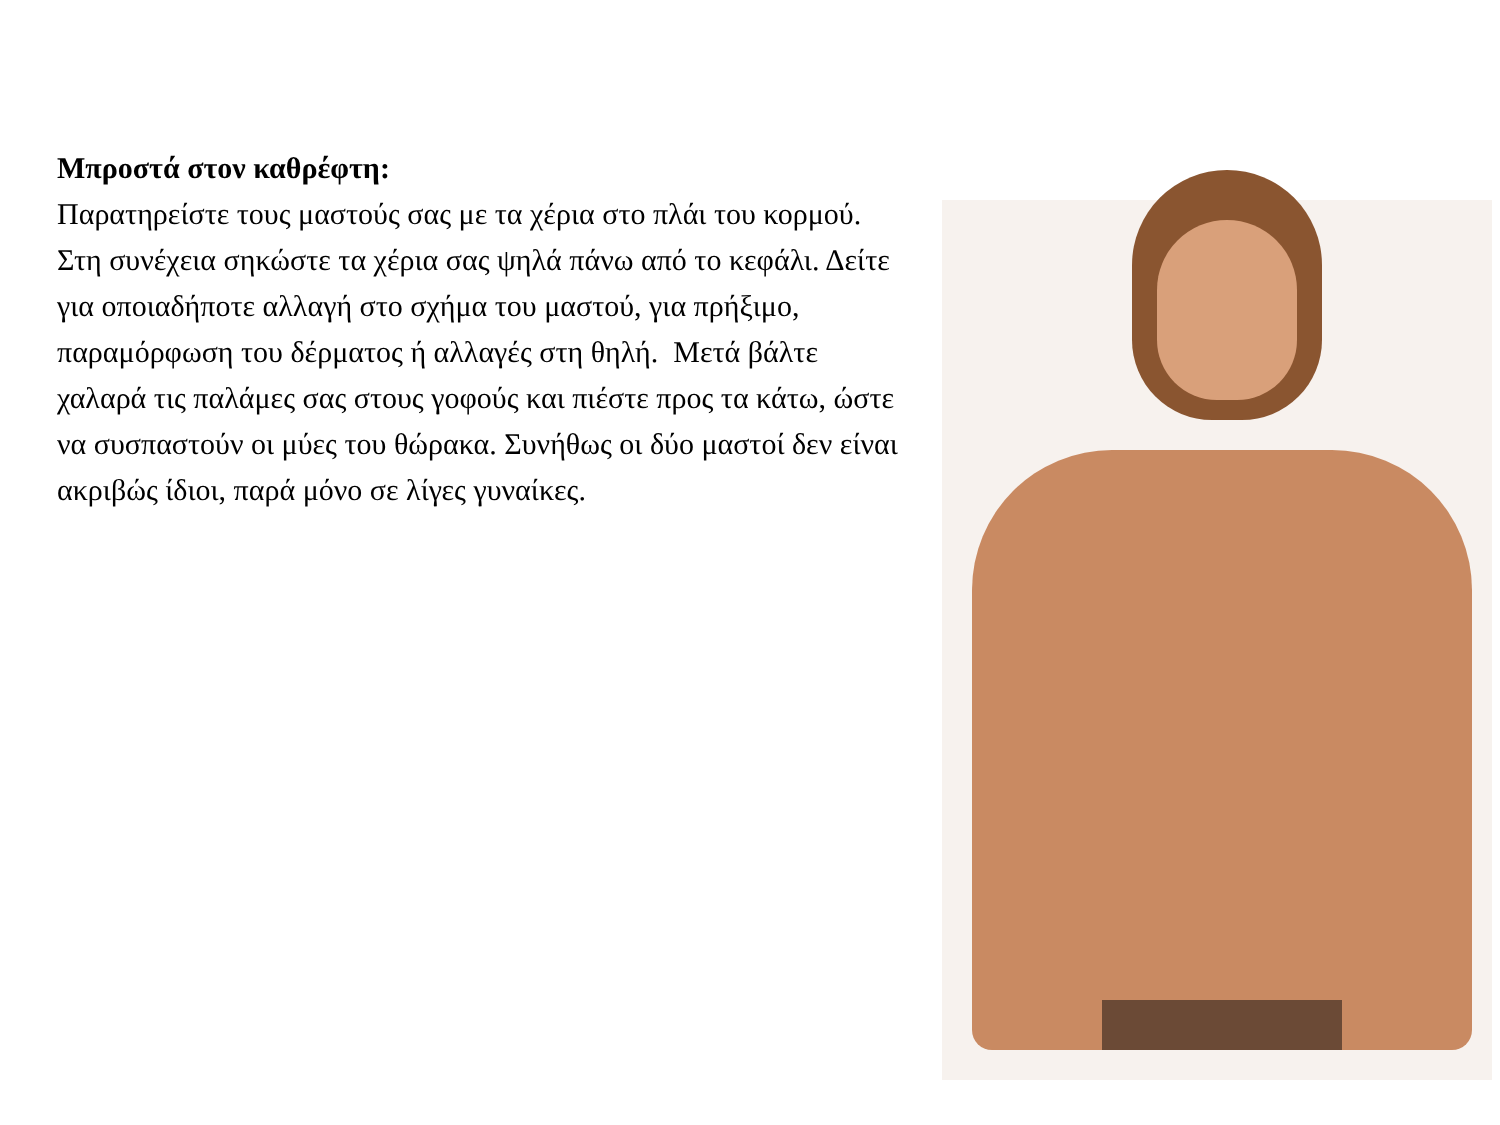Μπροστά στον καθρέφτη:
Παρατηρείστε τους μαστούς σας με τα χέρια στο πλάι του κορμού. Στη συνέχεια σηκώστε τα χέρια σας ψηλά πάνω από το κεφάλι. Δείτε για οποιαδήποτε αλλαγή στο σχήμα του μαστού, για πρήξιμο, παραμόρφωση του δέρματος ή αλλαγές στη θηλή. Μετά βάλτε χαλαρά τις παλάμες σας στους γοφούς και πιέστε προς τα κάτω, ώστε να συσπαστούν οι μύες του θώρακα. Συνήθως οι δύο μαστοί δεν είναι ακριβώς ίδιοι, παρά μόνο σε λίγες γυναίκες.